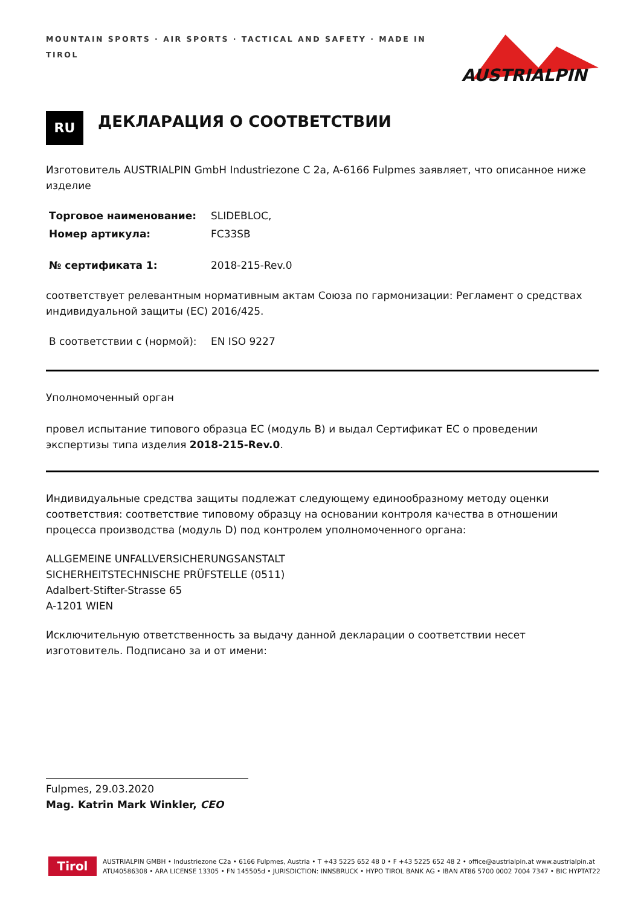MOUNTAIN SPORTS · AIR SPORTS · TACTICAL AND SAFETY · MADE IN TIROL
AUSTRIALPIN
RU
ДЕКЛАРАЦИЯ О СООТВЕТСТВИИ
Изготовитель AUSTRIALPIN GmbH Industriezone C 2a, A-6166 Fulpmes заявляет, что описанное ниже изделие
Торговое наименование: SLIDEBLOC,
Номер артикула: FC33SB
№ сертификата 1: 2018-215-Rev.0
соответствует релевантным нормативным актам Союза по гармонизации: Регламент о средствах индивидуальной защиты (ЕС) 2016/425.
В соответствии с (нормой): EN ISO 9227
Уполномоченный орган
провел испытание типового образца ЕС (модуль B) и выдал Сертификат ЕС о проведении экспертизы типа изделия 2018-215-Rev.0.
Индивидуальные средства защиты подлежат следующему единообразному методу оценки соответствия: соответствие типовому образцу на основании контроля качества в отношении процесса производства (модуль D) под контролем уполномоченного органа:
ALLGEMEINE UNFALLVERSICHERUNGSANSTALT
SICHERHEITSTECHNISCHE PRÜFSTELLE (0511)
Adalbert-Stifter-Strasse 65
A-1201 WIEN
Исключительную ответственность за выдачу данной декларации о соответствии несет изготовитель. Подписано за и от имени:
Fulpmes, 29.03.2020
Mag. Katrin Mark Winkler, CEO
Tirol
AUSTRIALPIN GMBH • Industriezone C2a • 6166 Fulpmes, Austria • T +43 5225 652 48 0 • F +43 5225 652 48 2 • office@austrialpin.at www.austrialpin.at
ATU40586308 • ARA LICENSE 13305 • FN 145505d • JURISDICTION: INNSBRUCK • HYPO TIROL BANK AG • IBAN AT86 5700 0002 7004 7347 • BIC HYPTAT22